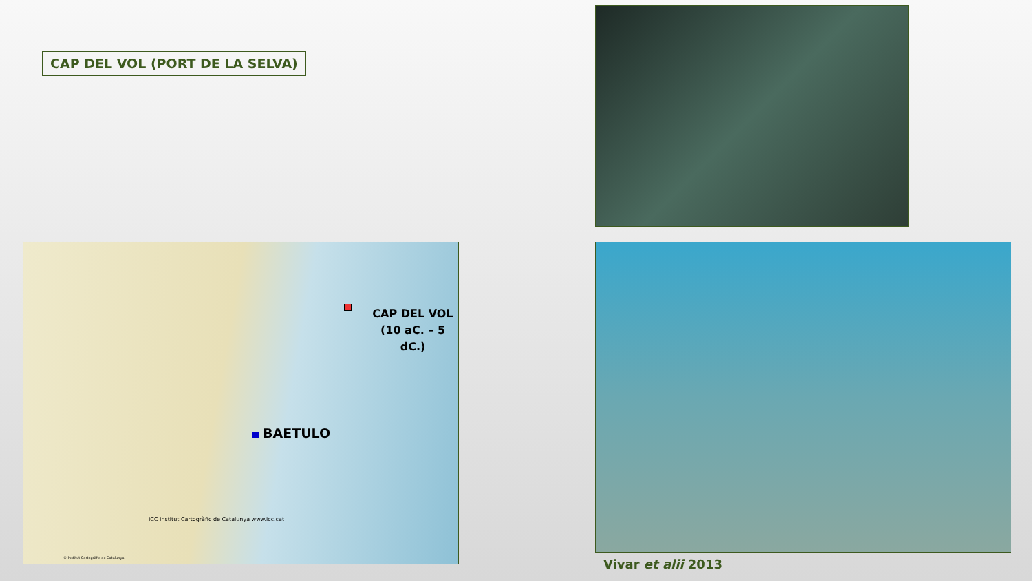CAP DEL VOL (PORT DE LA SELVA)
CAP DEL VOL
(10 aC. – 5 dC.)
BAETULO
ICC Institut Cartogràfic de Catalunya www.icc.cat
© Institut Cartogràfic de Catalunya
Vivar et alii 2013